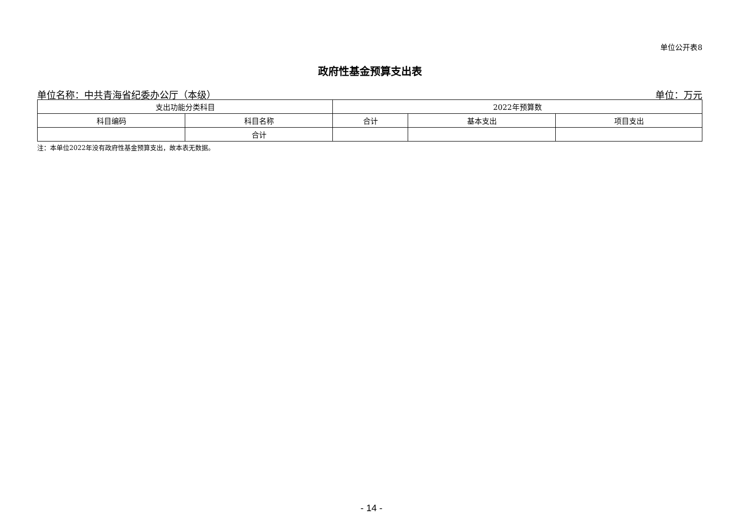单位公开表8
政府性基金预算支出表
单位名称：中共青海省纪委办公厅（本级） 单位：万元
| 支出功能分类科目 | | 2022年预算数 | | |
| --- | --- | --- | --- | --- |
| 科目编码 | 科目名称 | 合计 | 基本支出 | 项目支出 |
| | 合计 | | | |
注：本单位2022年没有政府性基金预算支出，故本表无数据。
- 14 -